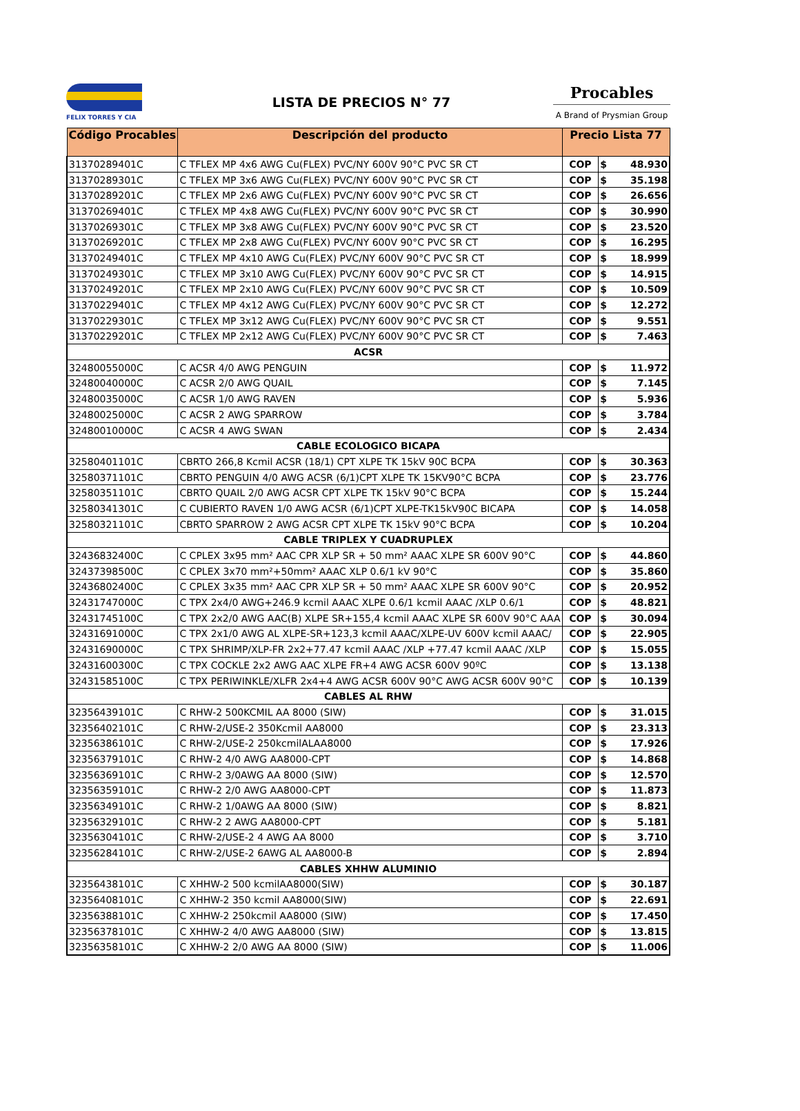FELIX TORRES Y CIA
LISTA DE PRECIOS N° 77
Procables
A Brand of Prysmian Group
| Código Procables | Descripción del producto | Precio Lista 77 | | |
| --- | --- | --- | --- | --- |
| 31370289401C | C TFLEX MP 4x6 AWG Cu(FLEX) PVC/NY 600V 90°C PVC SR CT | COP | $ | 48.930 |
| 31370289301C | C TFLEX MP 3x6 AWG Cu(FLEX) PVC/NY 600V 90°C PVC SR CT | COP | $ | 35.198 |
| 31370289201C | C TFLEX MP 2x6 AWG Cu(FLEX) PVC/NY 600V 90°C PVC SR CT | COP | $ | 26.656 |
| 31370269401C | C TFLEX MP 4x8 AWG Cu(FLEX) PVC/NY 600V 90°C PVC SR CT | COP | $ | 30.990 |
| 31370269301C | C TFLEX MP 3x8 AWG Cu(FLEX) PVC/NY 600V 90°C PVC SR CT | COP | $ | 23.520 |
| 31370269201C | C TFLEX MP 2x8 AWG Cu(FLEX) PVC/NY 600V 90°C PVC SR CT | COP | $ | 16.295 |
| 31370249401C | C TFLEX MP 4x10 AWG Cu(FLEX) PVC/NY 600V 90°C PVC SR CT | COP | $ | 18.999 |
| 31370249301C | C TFLEX MP 3x10 AWG Cu(FLEX) PVC/NY 600V 90°C PVC SR CT | COP | $ | 14.915 |
| 31370249201C | C TFLEX MP 2x10 AWG Cu(FLEX) PVC/NY 600V 90°C PVC SR CT | COP | $ | 10.509 |
| 31370229401C | C TFLEX MP 4x12 AWG Cu(FLEX) PVC/NY 600V 90°C PVC SR CT | COP | $ | 12.272 |
| 31370229301C | C TFLEX MP 3x12 AWG Cu(FLEX) PVC/NY 600V 90°C PVC SR CT | COP | $ | 9.551 |
| 31370229201C | C TFLEX MP 2x12 AWG Cu(FLEX) PVC/NY 600V 90°C PVC SR CT | COP | $ | 7.463 |
| ACSR | | | | |
| 32480055000C | C ACSR 4/0 AWG PENGUIN | COP | $ | 11.972 |
| 32480040000C | C ACSR 2/0 AWG QUAIL | COP | $ | 7.145 |
| 32480035000C | C ACSR 1/0 AWG RAVEN | COP | $ | 5.936 |
| 32480025000C | C ACSR 2 AWG SPARROW | COP | $ | 3.784 |
| 32480010000C | C ACSR 4 AWG SWAN | COP | $ | 2.434 |
| CABLE ECOLOGICO BICAPA | | | | |
| 32580401101C | CBRTO 266,8 Kcmil ACSR (18/1) CPT XLPE TK 15kV 90C BCPA | COP | $ | 30.363 |
| 32580371101C | CBRTO PENGUIN 4/0 AWG ACSR (6/1)CPT XLPE TK 15KV90°C BCPA | COP | $ | 23.776 |
| 32580351101C | CBRTO QUAIL 2/0 AWG ACSR CPT XLPE TK 15kV 90°C BCPA | COP | $ | 15.244 |
| 32580341301C | C CUBIERTO RAVEN 1/0 AWG ACSR (6/1)CPT XLPE-TK15kV90C BICAPA | COP | $ | 14.058 |
| 32580321101C | CBRTO SPARROW 2 AWG ACSR CPT XLPE TK 15kV 90°C BCPA | COP | $ | 10.204 |
| CABLE TRIPLEX Y CUADRUPLEX | | | | |
| 32436832400C | C CPLEX 3x95 mm² AAC CPR XLP SR + 50 mm² AAAC XLPE SR 600V 90°C | COP | $ | 44.860 |
| 32437398500C | C CPLEX 3x70 mm²+50mm² AAAC XLP 0.6/1 kV 90°C | COP | $ | 35.860 |
| 32436802400C | C CPLEX 3x35 mm² AAC CPR XLP SR + 50 mm² AAAC XLPE SR 600V 90°C | COP | $ | 20.952 |
| 32431747000C | C TPX 2x4/0 AWG+246.9 kcmil AAAC XLPE 0.6/1 kcmil AAAC /XLP 0.6/1 | COP | $ | 48.821 |
| 32431745100C | C TPX 2x2/0 AWG AAC(B) XLPE SR+155,4 kcmil AAAC XLPE SR 600V 90°C AAA | COP | $ | 30.094 |
| 32431691000C | C TPX 2x1/0 AWG AL XLPE-SR+123,3 kcmil AAAC/XLPE-UV 600V kcmil AAAC/ | COP | $ | 22.905 |
| 32431690000C | C TPX SHRIMP/XLP-FR 2x2+77.47 kcmil AAAC /XLP +77.47 kcmil AAAC /XLP | COP | $ | 15.055 |
| 32431600300C | C TPX COCKLE 2x2 AWG AAC XLPE FR+4 AWG ACSR 600V 90ºC | COP | $ | 13.138 |
| 32431585100C | C TPX PERIWINKLE/XLFR 2x4+4 AWG ACSR 600V 90°C AWG ACSR 600V 90°C | COP | $ | 10.139 |
| CABLES AL RHW | | | | |
| 32356439101C | C RHW-2 500KCMIL AA 8000 (SIW) | COP | $ | 31.015 |
| 32356402101C | C RHW-2/USE-2 350Kcmil AA8000 | COP | $ | 23.313 |
| 32356386101C | C RHW-2/USE-2 250kcmilALAA8000 | COP | $ | 17.926 |
| 32356379101C | C RHW-2 4/0 AWG AA8000-CPT | COP | $ | 14.868 |
| 32356369101C | C RHW-2 3/0AWG AA 8000 (SIW) | COP | $ | 12.570 |
| 32356359101C | C RHW-2 2/0 AWG AA8000-CPT | COP | $ | 11.873 |
| 32356349101C | C RHW-2 1/0AWG AA 8000 (SIW) | COP | $ | 8.821 |
| 32356329101C | C RHW-2 2 AWG AA8000-CPT | COP | $ | 5.181 |
| 32356304101C | C RHW-2/USE-2 4 AWG AA 8000 | COP | $ | 3.710 |
| 32356284101C | C RHW-2/USE-2 6AWG AL AA8000-B | COP | $ | 2.894 |
| CABLES XHHW ALUMINIO | | | | |
| 32356438101C | C XHHW-2 500 kcmilAA8000(SIW) | COP | $ | 30.187 |
| 32356408101C | C XHHW-2 350 kcmil AA8000(SIW) | COP | $ | 22.691 |
| 32356388101C | C XHHW-2 250kcmil AA8000 (SIW) | COP | $ | 17.450 |
| 32356378101C | C XHHW-2 4/0 AWG AA8000 (SIW) | COP | $ | 13.815 |
| 32356358101C | C XHHW-2 2/0 AWG AA 8000 (SIW) | COP | $ | 11.006 |